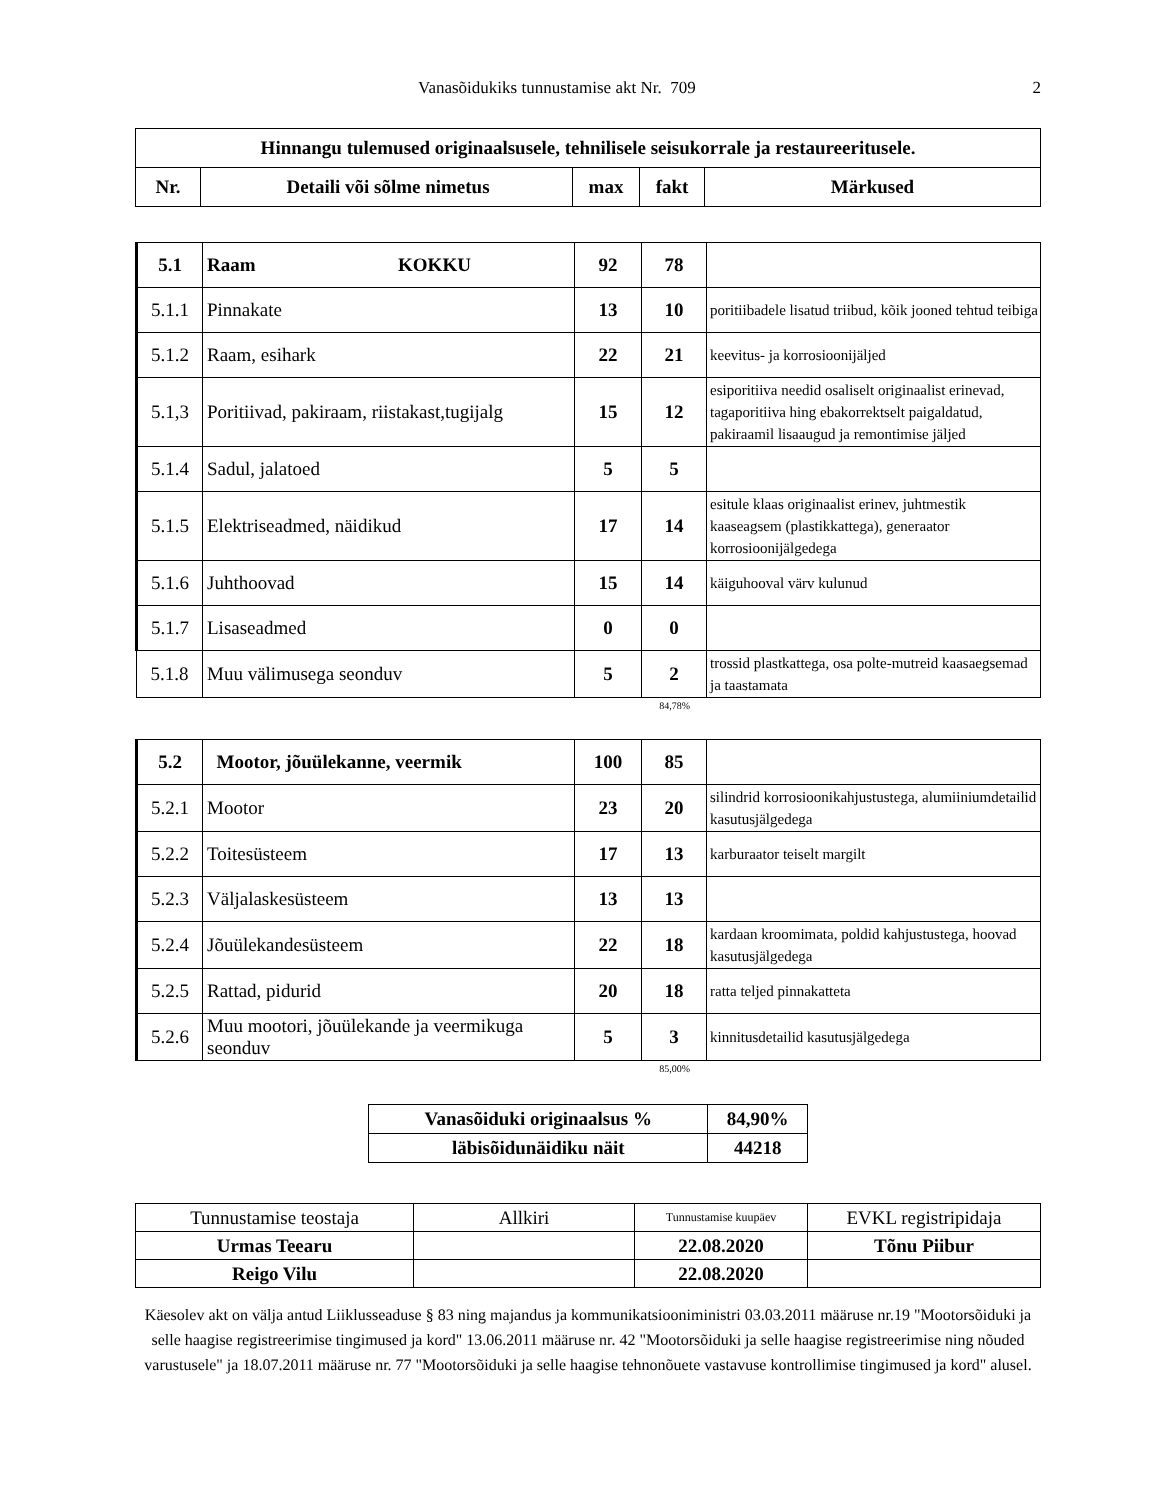Vanasõidukiks tunnustamise akt Nr. 709 2
| Hinnangu tulemused originaalsusele, tehnilisele seisukorrale ja restaureeritusele. | | | | |
| --- | --- | --- | --- | --- |
| Nr. | Detaili või sõlme nimetus | max | fakt | Märkused |
| 5.1 | Raam KOKKU | 92 | 78 | |
| 5.1.1 | Pinnakate | 13 | 10 | poritiibadele lisatud triibud, kõik jooned tehtud teibiga |
| 5.1.2 | Raam, esihark | 22 | 21 | keevitus- ja korrosioonijäljed |
| 5.1,3 | Poritiivad, pakiraam, riistakast,tugijalg | 15 | 12 | esiporitiiva needid osaliselt originaalist erinevad, tagaporitiiva hing ebakorrektselt paigaldatud, pakiraamil lisaaugud ja remontimise jäljed |
| 5.1.4 | Sadul, jalatoed | 5 | 5 | |
| 5.1.5 | Elektriseadmed, näidikud | 17 | 14 | esitule klaas originaalist erinev, juhtmestik kaaseagsem (plastikkattega), generaator korrosioonijälgedega |
| 5.1.6 | Juhthoovad | 15 | 14 | käiguhooval värv kulunud |
| 5.1.7 | Lisaseadmed | 0 | 0 | |
| 5.1.8 | Muu välimusega seonduv | 5 | 2 | trossid plastkattega, osa polte-mutreid kaasaegsemad ja taastamata |
84,78%
| 5.2 | Mootor, jõuülekanne, veermik | 100 | 85 | |
| 5.2.1 | Mootor | 23 | 20 | silindrid korrosioonikahjustustega, alumiiniumdetailid kasutusjälgedega |
| 5.2.2 | Toitesüsteem | 17 | 13 | karburaator teiselt margilt |
| 5.2.3 | Väljalaskesüsteem | 13 | 13 | |
| 5.2.4 | Jõuülekandesüsteem | 22 | 18 | kardaan kroomimata, poldid kahjustustega, hoovad kasutusjälgedega |
| 5.2.5 | Rattad, pidurid | 20 | 18 | ratta teljed pinnakatteta |
| 5.2.6 | Muu mootori, jõuülekande ja veermikuga seonduv | 5 | 3 | kinnitusdetailid kasutusjälgedega |
85,00%
| Vanasõiduki originaalsus % | 84,90% |
| läbisõidunäidiku näit | 44218 |
| Tunnustamise teostaja | Allkiri | Tunnustamise kuupäev | EVKL registripidaja |
| Urmas Teearu | | 22.08.2020 | Tõnu Piibur |
| Reigo Vilu | | 22.08.2020 | |
Käesolev akt on välja antud Liiklusseaduse § 83 ning majandus ja kommunikatsiooniministri 03.03.2011 määruse nr.19 "Mootorsõiduki ja selle haagise registreerimise tingimused ja kord" 13.06.2011 määruse nr. 42 "Mootorsõiduki ja selle haagise registreerimise ning nõuded varustusele" ja 18.07.2011 määruse nr. 77 "Mootorsõiduki ja selle haagise tehnonõuete vastavuse kontrollimise tingimused ja kord" alusel.